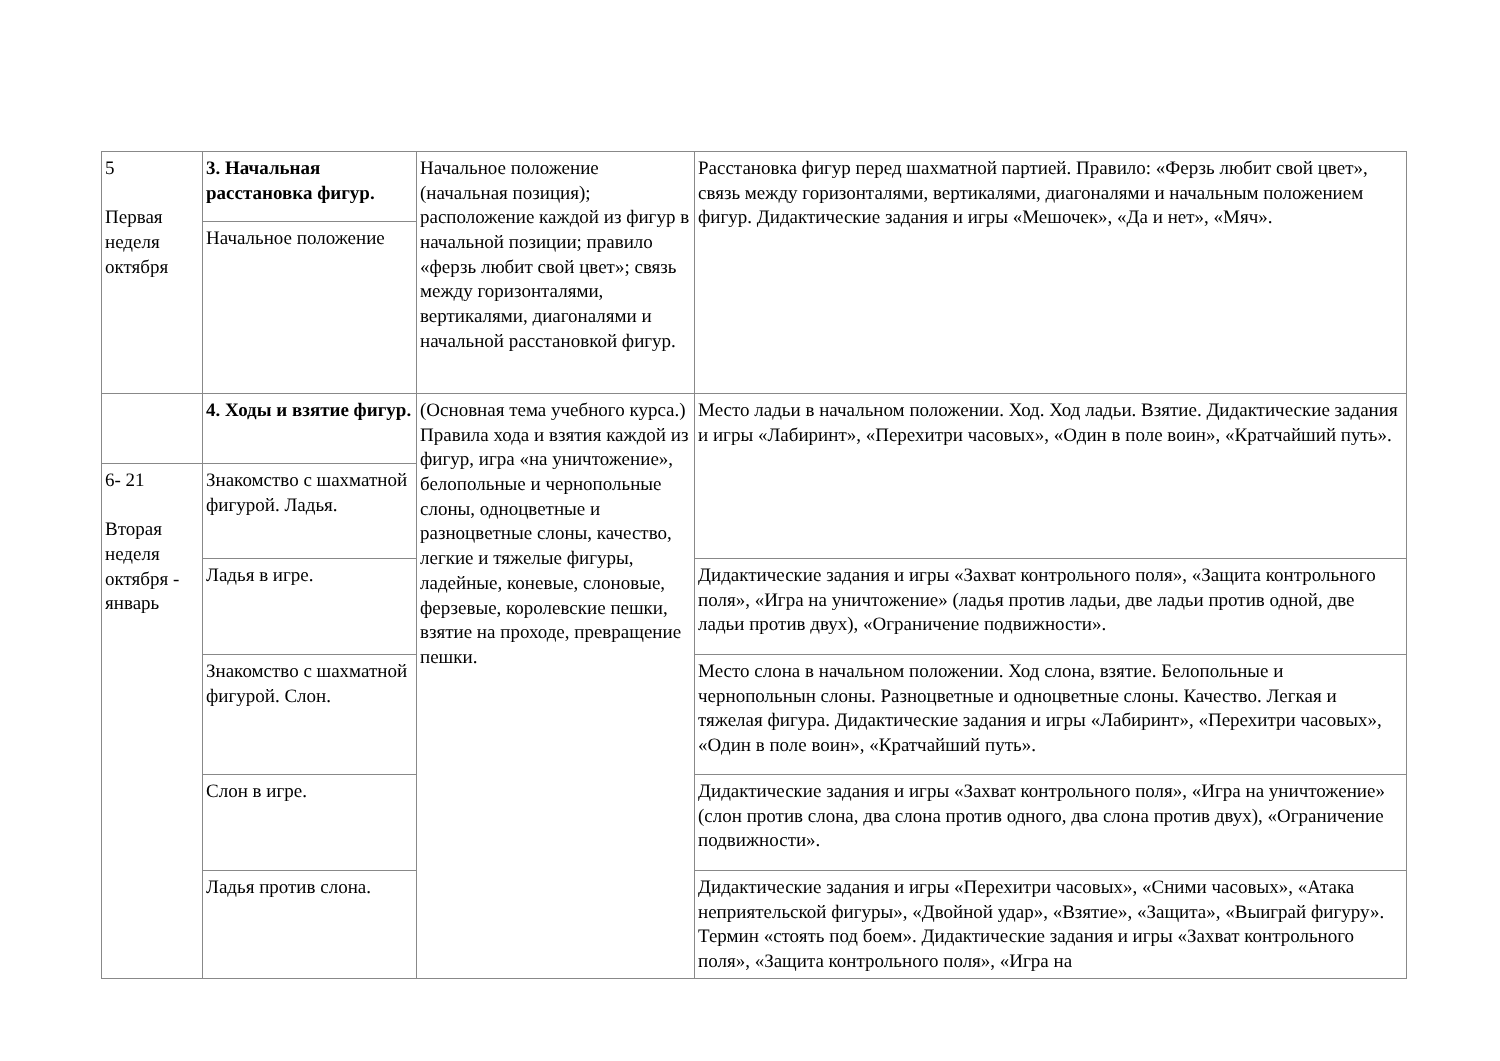| 5 Первая неделя октября | 3. Начальная расстановка фигур. | Начальное положение (начальная позиция); расположение каждой из фигур в начальной позиции; правило «ферзь любит свой цвет»; связь между горизонталями, вертикалями, диагоналями и начальной расстановкой фигур. | Расстановка фигур перед шахматной партией. Правило: «Ферзь любит свой цвет», связь между горизонталями, вертикалями, диагоналями и начальным положением фигур. Дидактические задания и игры «Мешочек», «Да и нет», «Мяч». |
| | Начальное положение | | |
| | 4. Ходы и взятие фигур. | (Основная тема учебного курса.) Правила хода и взятия каждой из фигур, игра «на уничтожение», белопольные и чернопольные слоны, одноцветные и разноцветные слоны, качество, легкие и тяжелые фигуры, ладейные, коневые, слоновые, ферзевые, королевские пешки, взятие на проходе, превращение пешки. | Место ладьи в начальном положении. Ход. Ход ладьи. Взятие. Дидактические задания и игры «Лабиринт», «Перехитри часовых», «Один в поле воин», «Кратчайший путь». |
| 6- 21 Вторая неделя октября - январь | Знакомство с шахматной фигурой. Ладья. | | |
| | Ладья в игре. | | Дидактические задания и игры «Захват контрольного поля», «Защита контрольного поля», «Игра на уничтожение» (ладья против ладьи, две ладьи против одной, две ладьи против двух), «Ограничение подвижности». |
| | Знакомство с шахматной фигурой. Слон. | | Место слона в начальном положении. Ход слона, взятие. Белопольные и чернопольнын слоны. Разноцветные и одноцветные слоны. Качество. Легкая и тяжелая фигура. Дидактические задания и игры «Лабиринт», «Перехитри часовых», «Один в поле воин», «Кратчайший путь». |
| | Слон в игре. | | Дидактические задания и игры «Захват контрольного поля», «Игра на уничтожение» (слон против слона, два слона против одного, два слона против двух), «Ограничение подвижности». |
| | Ладья против слона. | | Дидактические задания и игры «Перехитри часовых», «Сними часовых», «Атака неприятельской фигуры», «Двойной удар», «Взятие», «Защита», «Выиграй фигуру». Термин «стоять под боем». Дидактические задания и игры «Захват контрольного поля», «Защита контрольного поля», «Игра на |